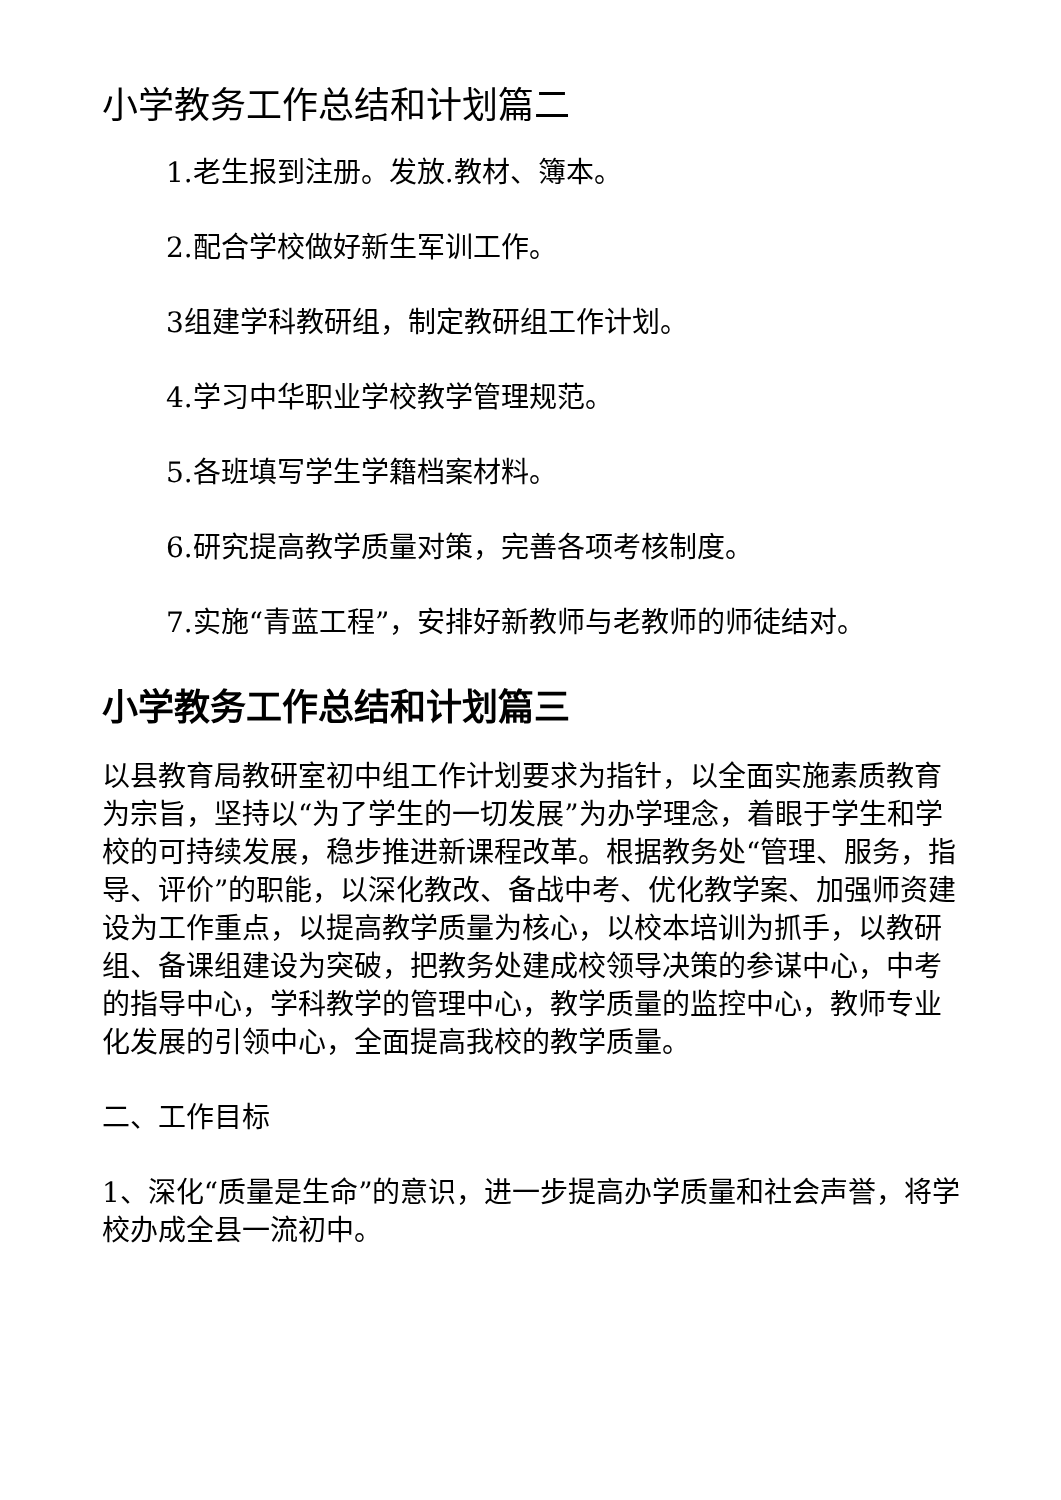小学教务工作总结和计划篇二
1.老生报到注册。发放.教材、簿本。
2.配合学校做好新生军训工作。
3组建学科教研组，制定教研组工作计划。
4.学习中华职业学校教学管理规范。
5.各班填写学生学籍档案材料。
6.研究提高教学质量对策，完善各项考核制度。
7.实施“青蓝工程”，安排好新教师与老教师的师徒结对。
小学教务工作总结和计划篇三
以县教育局教研室初中组工作计划要求为指针，以全面实施素质教育为宗旨，坚持以“为了学生的一切发展”为办学理念，着眼于学生和学校的可持续发展，稳步推进新课程改革。根据教务处“管理、服务，指导、评价”的职能，以深化教改、备战中考、优化教学案、加强师资建设为工作重点，以提高教学质量为核心，以校本培训为抓手，以教研组、备课组建设为突破，把教务处建成校领导决策的参谋中心，中考的指导中心，学科教学的管理中心，教学质量的监控中心，教师专业化发展的引领中心，全面提高我校的教学质量。
二、工作目标
1、深化“质量是生命”的意识，进一步提高办学质量和社会声誉，将学校办成全县一流初中。